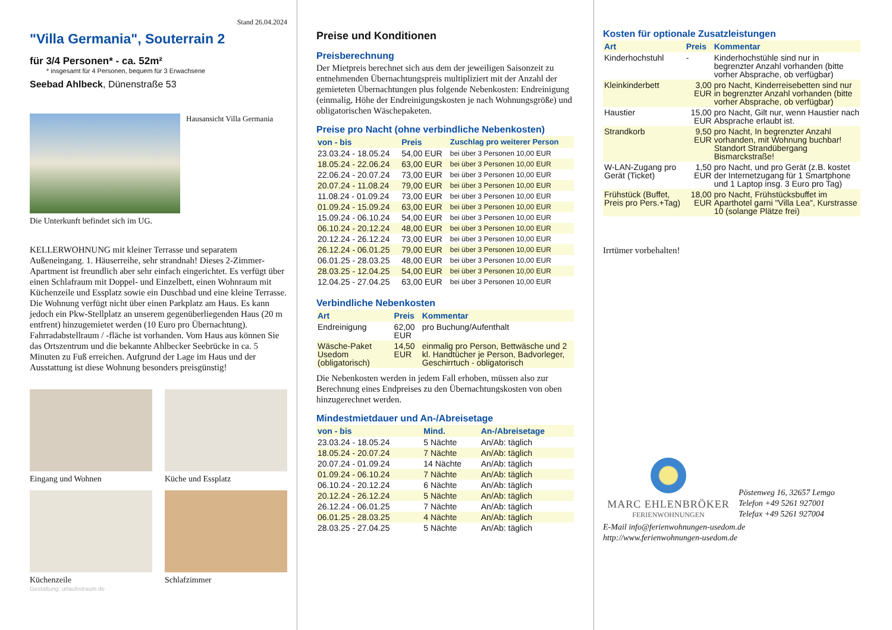Stand 26.04.2024
"Villa Germania", Souterrain 2
für 3/4 Personen* - ca. 52m²
* insgesamt für 4 Personen, bequem für 3 Erwachsene
Seebad Ahlbeck, Dünenstraße 53
Hausansicht Villa Germania
Die Unterkunft befindet sich im UG.
KELLERWOHNUNG mit kleiner Terrasse und separatem Außeneingang. 1. Häuserreihe, sehr strandnah! Dieses 2-Zimmer-Apartment ist freundlich aber sehr einfach eingerichtet. Es verfügt über einen Schlafraum mit Doppel- und Einzelbett, einen Wohnraum mit Küchenzeile und Essplatz sowie ein Duschbad und eine kleine Terrasse. Die Wohnung verfügt nicht über einen Parkplatz am Haus. Es kann jedoch ein Pkw-Stellplatz an unserem gegenüberliegenden Haus (20 m entfrent) hinzugemietet werden (10 Euro pro Übernachtung). Fahrradabstellraum / -fläche ist vorhanden. Vom Haus aus können Sie das Ortszentrum und die bekannte Ahlbecker Seebrücke in ca. 5 Minuten zu Fuß erreichen. Aufgrund der Lage im Haus und der Ausstattung ist diese Wohnung besonders preisgünstig!
Eingang und Wohnen
Küche und Essplatz
Küchenzeile
Schlafzimmer
Gestaltung: urlaubstraum.de
Preise und Konditionen
Preisberechnung
Der Mietpreis berechnet sich aus dem der jeweiligen Saisonzeit zu entnehmenden Übernachtungspreis multipliziert mit der Anzahl der gemieteten Übernachtungen plus folgende Nebenkosten: Endreinigung (einmalig, Höhe der Endreinigungskosten je nach Wohnungsgröße) und obligatorischen Wäschepaketen.
Preise pro Nacht (ohne verbindliche Nebenkosten)
| von - bis | Preis | Zuschlag pro weiterer Person |
| --- | --- | --- |
| 23.03.24 - 18.05.24 | 54,00 EUR | bei über 3 Personen 10,00 EUR |
| 18.05.24 - 22.06.24 | 63,00 EUR | bei über 3 Personen 10,00 EUR |
| 22.06.24 - 20.07.24 | 73,00 EUR | bei über 3 Personen 10,00 EUR |
| 20.07.24 - 11.08.24 | 79,00 EUR | bei über 3 Personen 10,00 EUR |
| 11.08.24 - 01.09.24 | 73,00 EUR | bei über 3 Personen 10,00 EUR |
| 01.09.24 - 15.09.24 | 63,00 EUR | bei über 3 Personen 10,00 EUR |
| 15.09.24 - 06.10.24 | 54,00 EUR | bei über 3 Personen 10,00 EUR |
| 06.10.24 - 20.12.24 | 48,00 EUR | bei über 3 Personen 10,00 EUR |
| 20.12.24 - 26.12.24 | 73,00 EUR | bei über 3 Personen 10,00 EUR |
| 26.12.24 - 06.01.25 | 79,00 EUR | bei über 3 Personen 10,00 EUR |
| 06.01.25 - 28.03.25 | 48,00 EUR | bei über 3 Personen 10,00 EUR |
| 28.03.25 - 12.04.25 | 54,00 EUR | bei über 3 Personen 10,00 EUR |
| 12.04.25 - 27.04.25 | 63,00 EUR | bei über 3 Personen 10,00 EUR |
Verbindliche Nebenkosten
| Art | Preis | Kommentar |
| --- | --- | --- |
| Endreinigung | 62,00 EUR | pro Buchung/Aufenthalt |
| Wäsche-Paket Usedom (obligatorisch) | 14,50 EUR | einmalig pro Person, Bettwäsche und 2 kl. Handtücher je Person, Badvorleger, Geschirrtuch - obligatorisch |
Die Nebenkosten werden in jedem Fall erhoben, müssen also zur Berechnung eines Endpreises zu den Übernachtungskosten von oben hinzugerechnet werden.
Mindestmietdauer und An-/Abreisetage
| von - bis | Mind. | An-/Abreisetage |
| --- | --- | --- |
| 23.03.24 - 18.05.24 | 5 Nächte | An/Ab: täglich |
| 18.05.24 - 20.07.24 | 7 Nächte | An/Ab: täglich |
| 20.07.24 - 01.09.24 | 14 Nächte | An/Ab: täglich |
| 01.09.24 - 06.10.24 | 7 Nächte | An/Ab: täglich |
| 06.10.24 - 20.12.24 | 6 Nächte | An/Ab: täglich |
| 20.12.24 - 26.12.24 | 5 Nächte | An/Ab: täglich |
| 26.12.24 - 06.01.25 | 7 Nächte | An/Ab: täglich |
| 06.01.25 - 28.03.25 | 4 Nächte | An/Ab: täglich |
| 28.03.25 - 27.04.25 | 5 Nächte | An/Ab: täglich |
Kosten für optionale Zusatzleistungen
| Art | Preis | Kommentar |
| --- | --- | --- |
| Kinderhochstuhl | - | Kinderhochstühle sind nur in begrenzter Anzahl vorhanden (bitte vorher Absprache, ob verfügbar) |
| Kleinkinderbett | 3,00 EUR | pro Nacht, Kinderreisebetten sind nur in begrenzter Anzahl vorhanden (bitte vorher Absprache, ob verfügbar) |
| Haustier | 15,00 EUR | pro Nacht, Gilt nur, wenn Haustier nach Absprache erlaubt ist. |
| Strandkorb | 9,50 EUR | pro Nacht, In begrenzter Anzahl vorhanden, mit Wohnung buchbar! Standort Strandübergang Bismarckstraße! |
| W-LAN-Zugang pro Gerät (Ticket) | 1,50 EUR | pro Nacht, und pro Gerät (z.B. kostet der Internetzugang für 1 Smartphone und 1 Laptop insg. 3 Euro pro Tag) |
| Frühstück (Buffet, Preis pro Pers.+Tag) | 18,00 EUR | pro Nacht, Frühstücksbuffet im Aparthotel garni "Villa Lea", Kurstrasse 10 (solange Plätze frei) |
Irrtümer vorbehalten!
MARC EHLENBRÖKER
FERIENWOHNUNGEN
Pöstenweg 16, 32657 Lemgo
Telefon +49 5261 927001
Telefax +49 5261 927004
E-Mail info@ferienwohnungen-usedom.de
http://www.ferienwohnungen-usedom.de